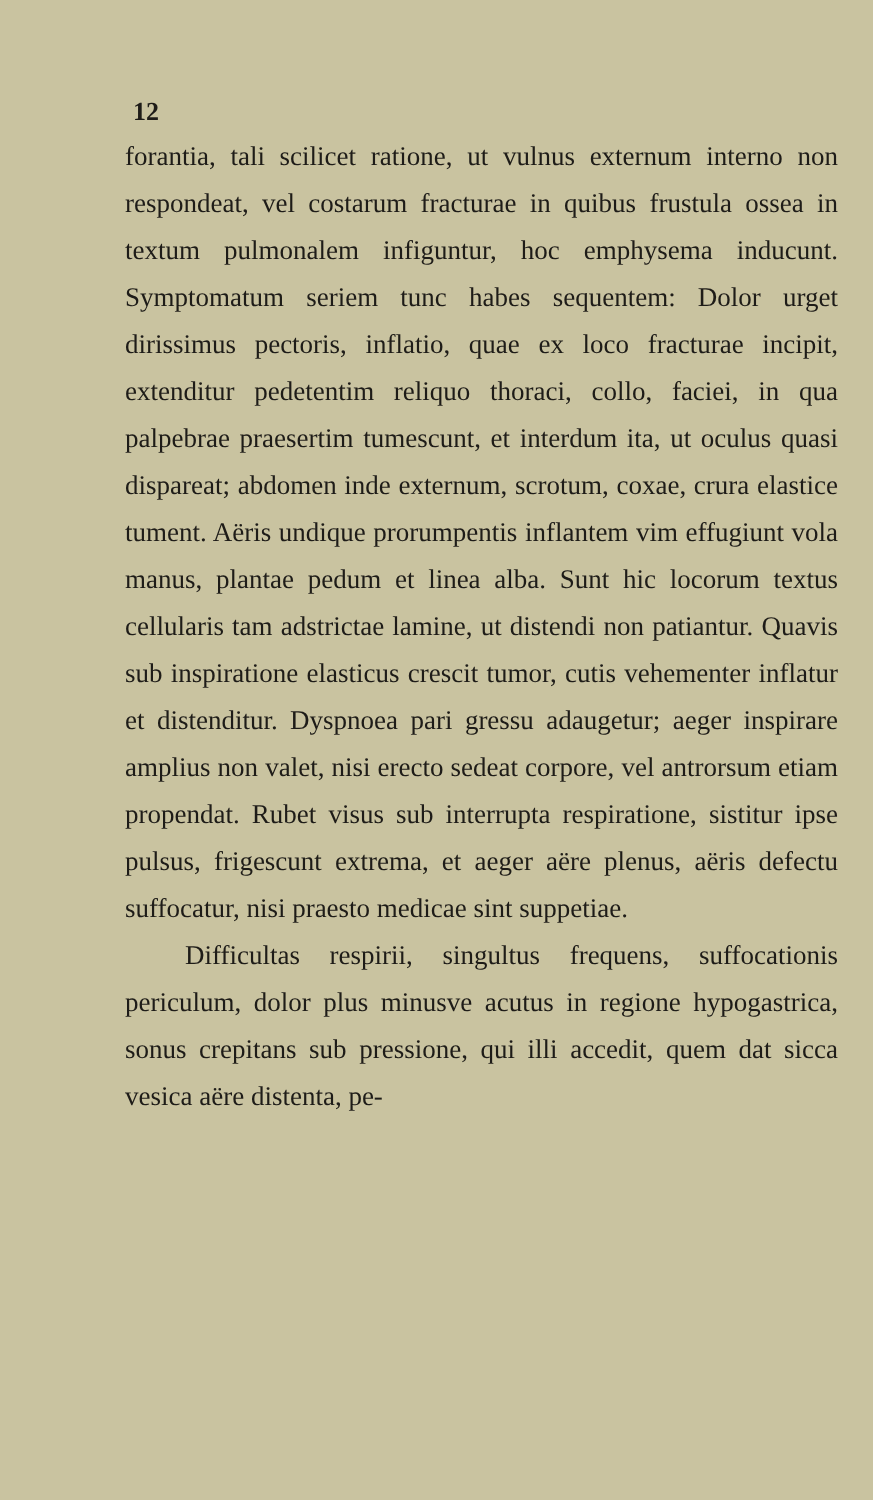12
forantia, tali scilicet ratione, ut vulnus externum interno non respondeat, vel costarum fracturae in quibus frustula ossea in textum pulmonalem infigun­tur, hoc emphysema inducunt. Symptomatum seriem tunc habes sequentem: Dolor urget dirissimus pecto­ris, inflatio, quae ex loco fracturae incipit, extendi­tur pedetentim reliquo thoraci, collo, faciei, in qua palpebrae praesertim tumescunt, et interdum ita, ut oculus quasi dispareat; abdomen inde externum, scro­tum, coxae, crura elastice tument. Aëris undique prorumpentis inflantem vim effugiunt vola manus, plan­tae pedum et linea alba. Sunt hic locorum textus cellularis tam adstrictae lamine, ut distendi non pa­tiantur. Quavis sub inspiratione elasticus crescit tu­mor, cutis vehementer inflatur et distenditur. Dy­spnoea pari gressu adaugetur; aeger inspirare amplius non valet, nisi erecto sedeat corpore, vel antrorsum etiam propendat. Rubet visus sub interrupta respira­tione, sistitur ipse pulsus, frigescunt extrema, et aeger aëre plenus, aëris defectu suffocatur, nisi prae­sto medicae sint suppetiae.
Difficultas respirii, singultus frequens, suffoca­tionis periculum, dolor plus minusve acutus in regio­ne hypogastrica, sonus crepitans sub pressione, qui illi accedit, quem dat sicca vesica aëre distenta, pe-